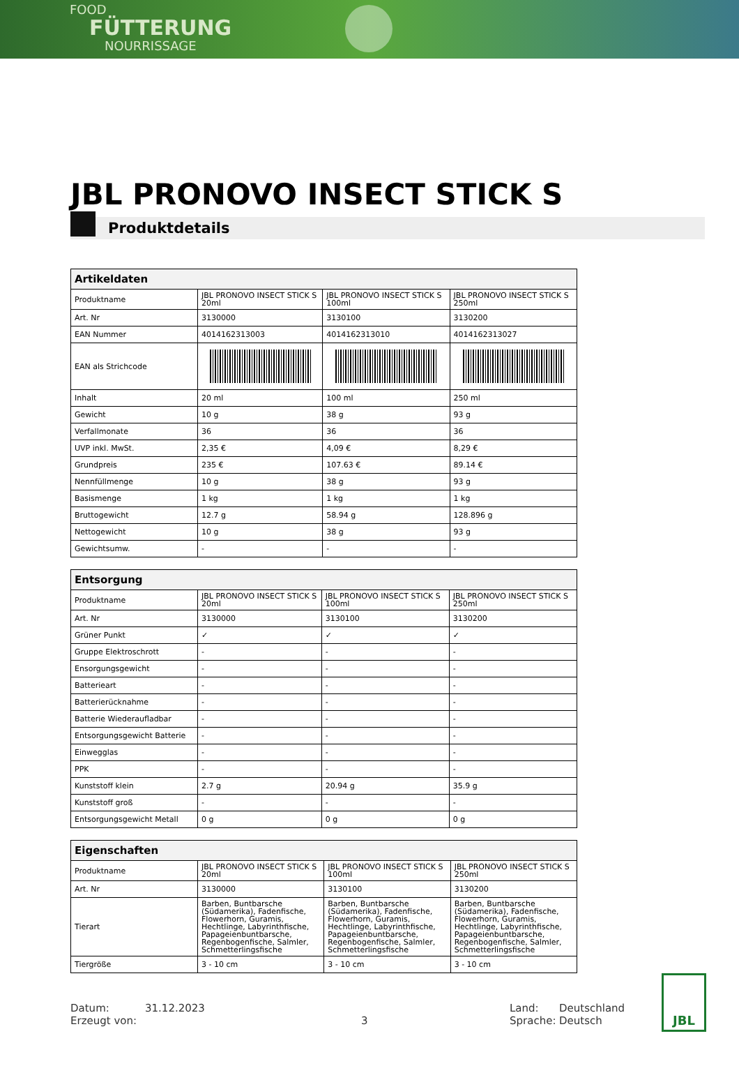FOOD
FÜTTERUNG
NOURRISSAGE
JBL PRONOVO INSECT STICK S
Produktdetails
| Artikeldaten | | | |
| --- | --- | --- | --- |
| Produktname | JBL PRONOVO INSECT STICK S 20ml | JBL PRONOVO INSECT STICK S 100ml | JBL PRONOVO INSECT STICK S 250ml |
| Art. Nr | 3130000 | 3130100 | 3130200 |
| EAN Nummer | 4014162313003 | 4014162313010 | 4014162313027 |
| EAN als Strichcode | | | |
| Inhalt | 20 ml | 100 ml | 250 ml |
| Gewicht | 10 g | 38 g | 93 g |
| Verfallmonate | 36 | 36 | 36 |
| UVP inkl. MwSt. | 2,35 € | 4,09 € | 8,29 € |
| Grundpreis | 235 € | 107.63 € | 89.14 € |
| Nennfüllmenge | 10 g | 38 g | 93 g |
| Basismenge | 1 kg | 1 kg | 1 kg |
| Bruttogewicht | 12.7 g | 58.94 g | 128.896 g |
| Nettogewicht | 10 g | 38 g | 93 g |
| Gewichtsumw. | - | - | - |
| Entsorgung | | | |
| --- | --- | --- | --- |
| Produktname | JBL PRONOVO INSECT STICK S 20ml | JBL PRONOVO INSECT STICK S 100ml | JBL PRONOVO INSECT STICK S 250ml |
| Art. Nr | 3130000 | 3130100 | 3130200 |
| Grüner Punkt | ✓ | ✓ | ✓ |
| Gruppe Elektroschrott | - | - | - |
| Ensorgungsgewicht | - | - | - |
| Batterieart | - | - | - |
| Batterierücknahme | - | - | - |
| Batterie Wiederaufladbar | - | - | - |
| Entsorgungsgewicht Batterie | - | - | - |
| Einwegglas | - | - | - |
| PPK | - | - | - |
| Kunststoff klein | 2.7 g | 20.94 g | 35.9 g |
| Kunststoff groß | - | - | - |
| Entsorgungsgewicht Metall | 0 g | 0 g | 0 g |
| Eigenschaften | | | |
| --- | --- | --- | --- |
| Produktname | JBL PRONOVO INSECT STICK S 20ml | JBL PRONOVO INSECT STICK S 100ml | JBL PRONOVO INSECT STICK S 250ml |
| Art. Nr | 3130000 | 3130100 | 3130200 |
| Tierart | Barben, Buntbarsche (Südamerika), Fadenfische, Flowerhorn, Guramis, Hechtlinge, Labyrinthfische, Papageienbuntbarsche, Regenbogenfische, Salmler, Schmetterlingsfische | Barben, Buntbarsche (Südamerika), Fadenfische, Flowerhorn, Guramis, Hechtlinge, Labyrinthfische, Papageienbuntbarsche, Regenbogenfische, Salmler, Schmetterlingsfische | Barben, Buntbarsche (Südamerika), Fadenfische, Flowerhorn, Guramis, Hechtlinge, Labyrinthfische, Papageienbuntbarsche, Regenbogenfische, Salmler, Schmetterlingsfische |
| Tiergröße | 3 - 10 cm | 3 - 10 cm | 3 - 10 cm |
Datum:
Erzeugt von:
31.12.2023
3 Land:
Sprache:
Deutschland
Deutsch
JBL